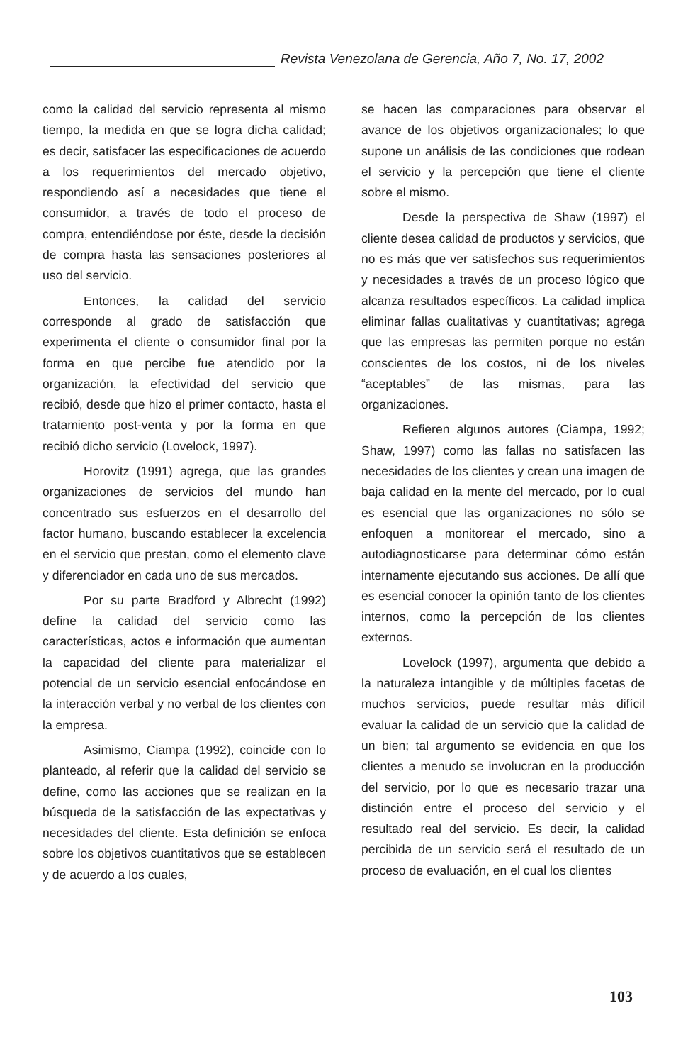Revista Venezolana de Gerencia, Año 7, No. 17, 2002
como la calidad del servicio representa al mismo tiempo, la medida en que se logra dicha calidad; es decir, satisfacer las especificaciones de acuerdo a los requerimientos del mercado objetivo, respondiendo así a necesidades que tiene el consumidor, a través de todo el proceso de compra, entendiéndose por éste, desde la decisión de compra hasta las sensaciones posteriores al uso del servicio.
Entonces, la calidad del servicio corresponde al grado de satisfacción que experimenta el cliente o consumidor final por la forma en que percibe fue atendido por la organización, la efectividad del servicio que recibió, desde que hizo el primer contacto, hasta el tratamiento post-venta y por la forma en que recibió dicho servicio (Lovelock, 1997).
Horovitz (1991) agrega, que las grandes organizaciones de servicios del mundo han concentrado sus esfuerzos en el desarrollo del factor humano, buscando establecer la excelencia en el servicio que prestan, como el elemento clave y diferenciador en cada uno de sus mercados.
Por su parte Bradford y Albrecht (1992) define la calidad del servicio como las características, actos e información que aumentan la capacidad del cliente para materializar el potencial de un servicio esencial enfocándose en la interacción verbal y no verbal de los clientes con la empresa.
Asimismo, Ciampa (1992), coincide con lo planteado, al referir que la calidad del servicio se define, como las acciones que se realizan en la búsqueda de la satisfacción de las expectativas y necesidades del cliente. Esta definición se enfoca sobre los objetivos cuantitativos que se establecen y de acuerdo a los cuales,
se hacen las comparaciones para observar el avance de los objetivos organizacionales; lo que supone un análisis de las condiciones que rodean el servicio y la percepción que tiene el cliente sobre el mismo.
Desde la perspectiva de Shaw (1997) el cliente desea calidad de productos y servicios, que no es más que ver satisfechos sus requerimientos y necesidades a través de un proceso lógico que alcanza resultados específicos. La calidad implica eliminar fallas cualitativas y cuantitativas; agrega que las empresas las permiten porque no están conscientes de los costos, ni de los niveles “aceptables” de las mismas, para las organizaciones.
Refieren algunos autores (Ciampa, 1992; Shaw, 1997) como las fallas no satisfacen las necesidades de los clientes y crean una imagen de baja calidad en la mente del mercado, por lo cual es esencial que las organizaciones no sólo se enfoquen a monitorear el mercado, sino a autodiagnosticarse para determinar cómo están internamente ejecutando sus acciones. De allí que es esencial conocer la opinión tanto de los clientes internos, como la percepción de los clientes externos.
Lovelock (1997), argumenta que debido a la naturaleza intangible y de múltiples facetas de muchos servicios, puede resultar más difícil evaluar la calidad de un servicio que la calidad de un bien; tal argumento se evidencia en que los clientes a menudo se involucran en la producción del servicio, por lo que es necesario trazar una distinción entre el proceso del servicio y el resultado real del servicio. Es decir, la calidad percibida de un servicio será el resultado de un proceso de evaluación, en el cual los clientes
103